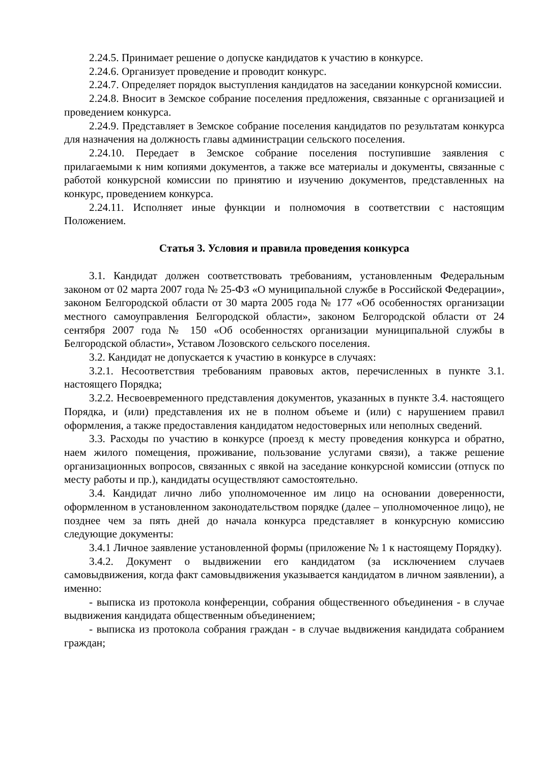2.24.5. Принимает решение о допуске кандидатов к участию в конкурсе.
2.24.6. Организует проведение и проводит конкурс.
2.24.7. Определяет порядок выступления кандидатов на заседании конкурсной комиссии.
2.24.8. Вносит в Земское собрание поселения предложения, связанные с организацией и проведением конкурса.
2.24.9. Представляет в Земское собрание поселения кандидатов по результатам конкурса для назначения на должность главы администрации сельского поселения.
2.24.10. Передает в Земское собрание поселения поступившие заявления с прилагаемыми к ним копиями документов, а также все материалы и документы, связанные с работой конкурсной комиссии по принятию и изучению документов, представленных на конкурс, проведением конкурса.
2.24.11. Исполняет иные функции и полномочия в соответствии с настоящим Положением.
Статья 3. Условия и правила проведения конкурса
3.1. Кандидат должен соответствовать требованиям, установленным Федеральным законом от 02 марта 2007 года № 25-ФЗ «О муниципальной службе в Российской Федерации», законом Белгородской области от 30 марта 2005 года № 177 «Об особенностях организации местного самоуправления Белгородской области», законом Белгородской области от 24 сентября 2007 года № 150 «Об особенностях организации муниципальной службы в Белгородской области», Уставом Лозовского сельского поселения.
3.2. Кандидат не допускается к участию в конкурсе в случаях:
3.2.1. Несоответствия требованиям правовых актов, перечисленных в пункте 3.1. настоящего Порядка;
3.2.2. Несвоевременного представления документов, указанных в пункте 3.4. настоящего Порядка, и (или) представления их не в полном объеме и (или) с нарушением правил оформления, а также предоставления кандидатом недостоверных или неполных сведений.
3.3. Расходы по участию в конкурсе (проезд к месту проведения конкурса и обратно, наем жилого помещения, проживание, пользование услугами связи), а также решение организационных вопросов, связанных с явкой на заседание конкурсной комиссии (отпуск по месту работы и пр.), кандидаты осуществляют самостоятельно.
3.4. Кандидат лично либо уполномоченное им лицо на основании доверенности, оформленном в установленном законодательством порядке (далее – уполномоченное лицо), не позднее чем за пять дней до начала конкурса представляет в конкурсную комиссию следующие документы:
3.4.1 Личное заявление установленной формы (приложение № 1 к настоящему Порядку).
3.4.2. Документ о выдвижении его кандидатом (за исключением случаев самовыдвижения, когда факт самовыдвижения указывается кандидатом в личном заявлении), а именно:
- выписка из протокола конференции, собрания общественного объединения - в случае выдвижения кандидата общественным объединением;
- выписка из протокола собрания граждан - в случае выдвижения кандидата собранием граждан;